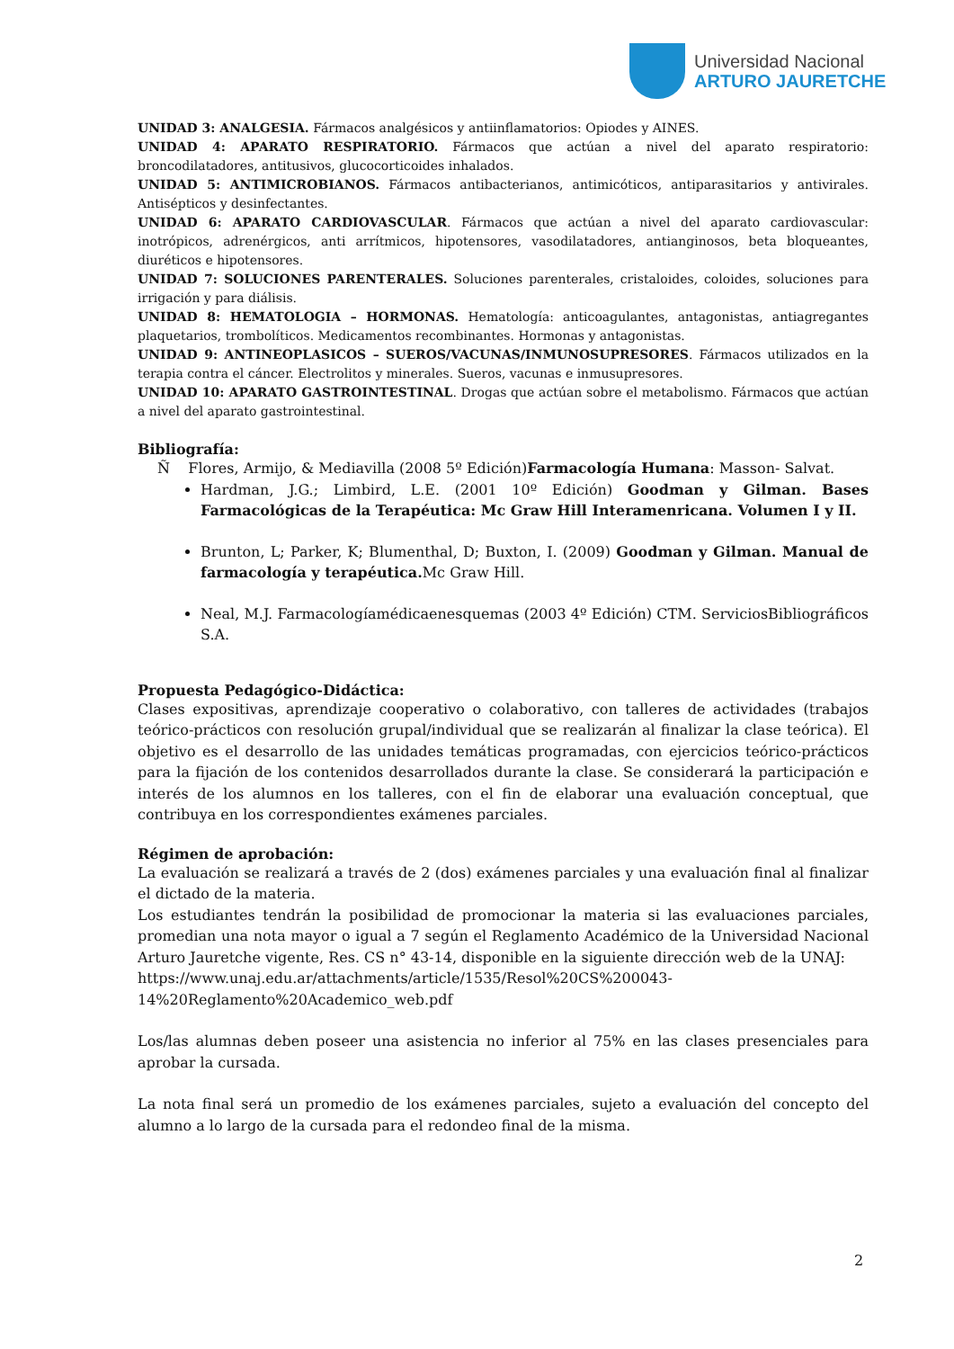Universidad Nacional
ARTURO JAURETCHE
UNIDAD 3: ANALGESIA. Fármacos analgésicos y antiinflamatorios: Opiodes y AINES.
UNIDAD 4: APARATO RESPIRATORIO. Fármacos que actúan a nivel del aparato respiratorio: broncodilatadores, antitusivos, glucocorticoides inhalados.
UNIDAD 5: ANTIMICROBIANOS. Fármacos antibacterianos, antimicóticos, antiparasitarios y antivirales. Antisépticos y desinfectantes.
UNIDAD 6: APARATO CARDIOVASCULAR. Fármacos que actúan a nivel del aparato cardiovascular: inotrópicos, adrenérgicos, anti arrítmicos, hipotensores, vasodilatadores, antianginosos, beta bloqueantes, diuréticos e hipotensores.
UNIDAD 7: SOLUCIONES PARENTERALES. Soluciones parenterales, cristaloides, coloides, soluciones para irrigación y para diálisis.
UNIDAD 8: HEMATOLOGIA – HORMONAS. Hematología: anticoagulantes, antagonistas, antiagregantes plaquetarios, trombolíticos. Medicamentos recombinantes. Hormonas y antagonistas.
UNIDAD 9: ANTINEOPLASICOS – SUEROS/VACUNAS/INMUNOSUPRESORES. Fármacos utilizados en la terapia contra el cáncer. Electrolitos y minerales. Sueros, vacunas e inmusupresores.
UNIDAD 10: APARATO GASTROINTESTINAL. Drogas que actúan sobre el metabolismo. Fármacos que actúan a nivel del aparato gastrointestinal.
Bibliografía:
Ñ Flores, Armijo, & Mediavilla (2008 5º Edición)Farmacología Humana: Masson- Salvat.
Hardman, J.G.; Limbird, L.E. (2001 10º Edición) Goodman y Gilman. Bases Farmacológicas de la Terapéutica: Mc Graw Hill Interamenricana. Volumen I y II.
Brunton, L; Parker, K; Blumenthal, D; Buxton, I. (2009) Goodman y Gilman. Manual de farmacología y terapéutica. Mc Graw Hill.
Neal, M.J. Farmacologíamédicaenesquemas (2003 4º Edición) CTM. ServiciosBibliográficos S.A.
Propuesta Pedagógico-Didáctica:
Clases expositivas, aprendizaje cooperativo o colaborativo, con talleres de actividades (trabajos teórico-prácticos con resolución grupal/individual que se realizarán al finalizar la clase teórica). El objetivo es el desarrollo de las unidades temáticas programadas, con ejercicios teórico-prácticos para la fijación de los contenidos desarrollados durante la clase. Se considerará la participación e interés de los alumnos en los talleres, con el fin de elaborar una evaluación conceptual, que contribuya en los correspondientes exámenes parciales.
Régimen de aprobación:
La evaluación se realizará a través de 2 (dos) exámenes parciales y una evaluación final al finalizar el dictado de la materia.
Los estudiantes tendrán la posibilidad de promocionar la materia si las evaluaciones parciales, promedian una nota mayor o igual a 7 según el Reglamento Académico de la Universidad Nacional Arturo Jauretche vigente, Res. CS n° 43-14, disponible en la siguiente dirección web de la UNAJ:
https://www.unaj.edu.ar/attachments/article/1535/Resol%20CS%200043-14%20Reglamento%20Academico_web.pdf
Los/las alumnas deben poseer una asistencia no inferior al 75% en las clases presenciales para aprobar la cursada.
La nota final será un promedio de los exámenes parciales, sujeto a evaluación del concepto del alumno a lo largo de la cursada para el redondeo final de la misma.
2